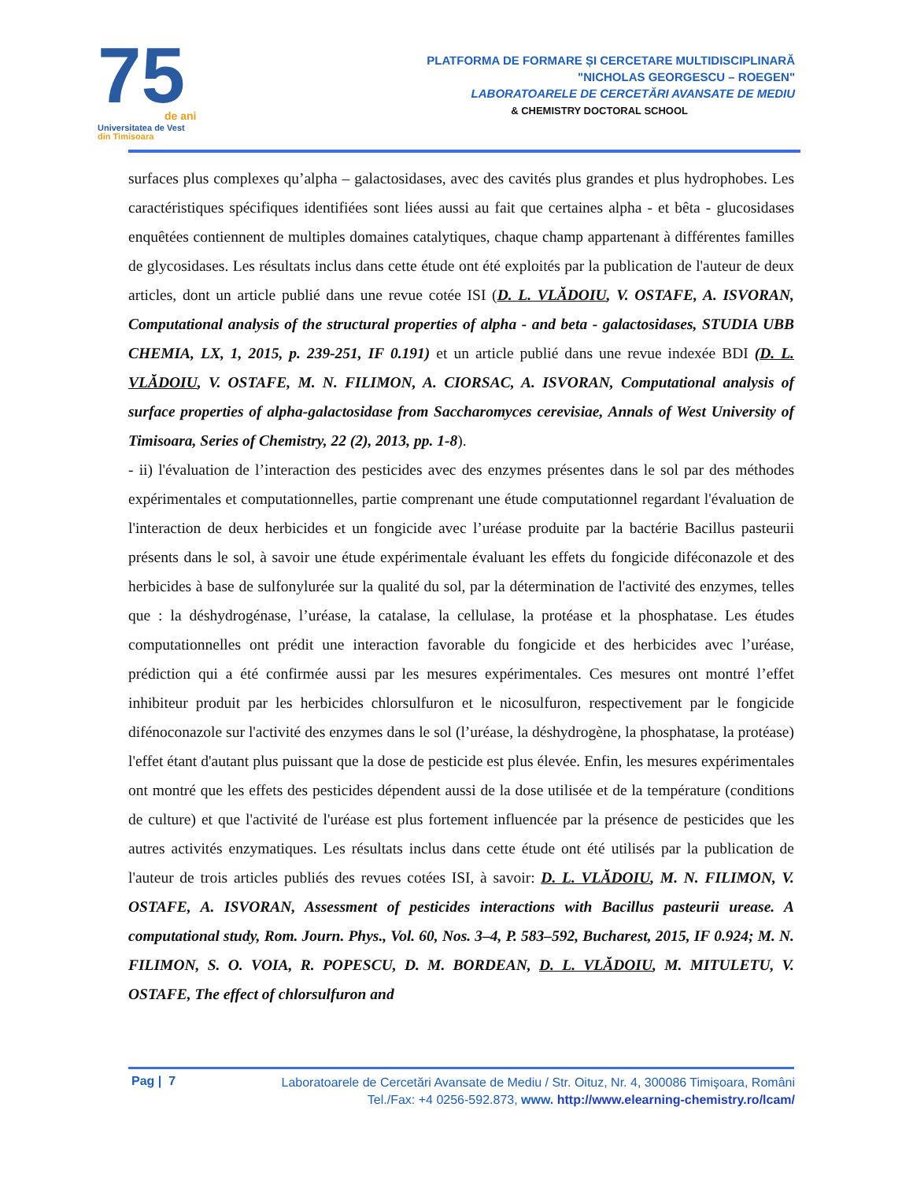75
de ani
Universitatea de Vest
din Timișoara
PLATFORMA DE FORMARE ȘI CERCETARE MULTIDISCIPLINARĂ
"NICHOLAS GEORGESCU – ROEGEN"
LABORATOARELE DE CERCETĂRI AVANSATE DE MEDIU
& CHEMISTRY DOCTORAL SCHOOL
surfaces plus complexes qu’alpha – galactosidases, avec des cavités plus grandes et plus hydrophobes. Les caractéristiques spécifiques identifiées sont liées aussi au fait que certaines alpha - et bêta - glucosidases enquêtées contiennent de multiples domaines catalytiques, chaque champ appartenant à différentes familles de glycosidases. Les résultats inclus dans cette étude ont été exploités par la publication de l'auteur de deux articles, dont un article publié dans une revue cotée ISI (D. L. VLĂDOIU, V. OSTAFE, A. ISVORAN, Computational analysis of the structural properties of alpha - and beta - galactosidases, STUDIA UBB CHEMIA, LX, 1, 2015, p. 239-251, IF 0.191) et un article publié dans une revue indexée BDI (D. L. VLĂDOIU, V. OSTAFE, M. N. FILIMON, A. CIORSAC, A. ISVORAN, Computational analysis of surface properties of alpha-galactosidase from Saccharomyces cerevisiae, Annals of West University of Timisoara, Series of Chemistry, 22 (2), 2013, pp. 1-8).
- ii) l'évaluation de l’interaction des pesticides avec des enzymes présentes dans le sol par des méthodes expérimentales et computationnelles, partie comprenant une étude computationnel regardant l'évaluation de l'interaction de deux herbicides et un fongicide avec l’uréase produite par la bactérie Bacillus pasteurii présents dans le sol, à savoir une étude expérimentale évaluant les effets du fongicide diféconazole et des herbicides à base de sulfonylurée sur la qualité du sol, par la détermination de l'activité des enzymes, telles que : la déshydrogénase, l’uréase, la catalase, la cellulase, la protéase et la phosphatase. Les études computationnelles ont prédit une interaction favorable du fongicide et des herbicides avec l’uréase, prédiction qui a été confirmée aussi par les mesures expérimentales. Ces mesures ont montré l’effet inhibiteur produit par les herbicides chlorsulfuron et le nicosulfuron, respectivement par le fongicide difénoconazole sur l'activité des enzymes dans le sol (l’uréase, la déshydrogène, la phosphatase, la protéase) l'effet étant d'autant plus puissant que la dose de pesticide est plus élevée. Enfin, les mesures expérimentales ont montré que les effets des pesticides dépendent aussi de la dose utilisée et de la température (conditions de culture) et que l'activité de l'uréase est plus fortement influencée par la présence de pesticides que les autres activités enzymatiques. Les résultats inclus dans cette étude ont été utilisés par la publication de l'auteur de trois articles publiés des revues cotées ISI, à savoir: D. L. VLĂDOIU, M. N. FILIMON, V. OSTAFE, A. ISVORAN, Assessment of pesticides interactions with Bacillus pasteurii urease. A computational study, Rom. Journ. Phys., Vol. 60, Nos. 3–4, P. 583–592, Bucharest, 2015, IF 0.924; M. N. FILIMON, S. O. VOIA, R. POPESCU, D. M. BORDEAN, D. L. VLĂDOIU, M. MITULETU, V. OSTAFE, The effect of chlorsulfuron and
Pag | 7
Laboratoarele de Cercetări Avansate de Mediu / Str. Oituz, Nr. 4, 300086 Timişoara, Români
Tel./Fax: +4 0256-592.873, www. http://www.elearning-chemistry.ro/lcam/